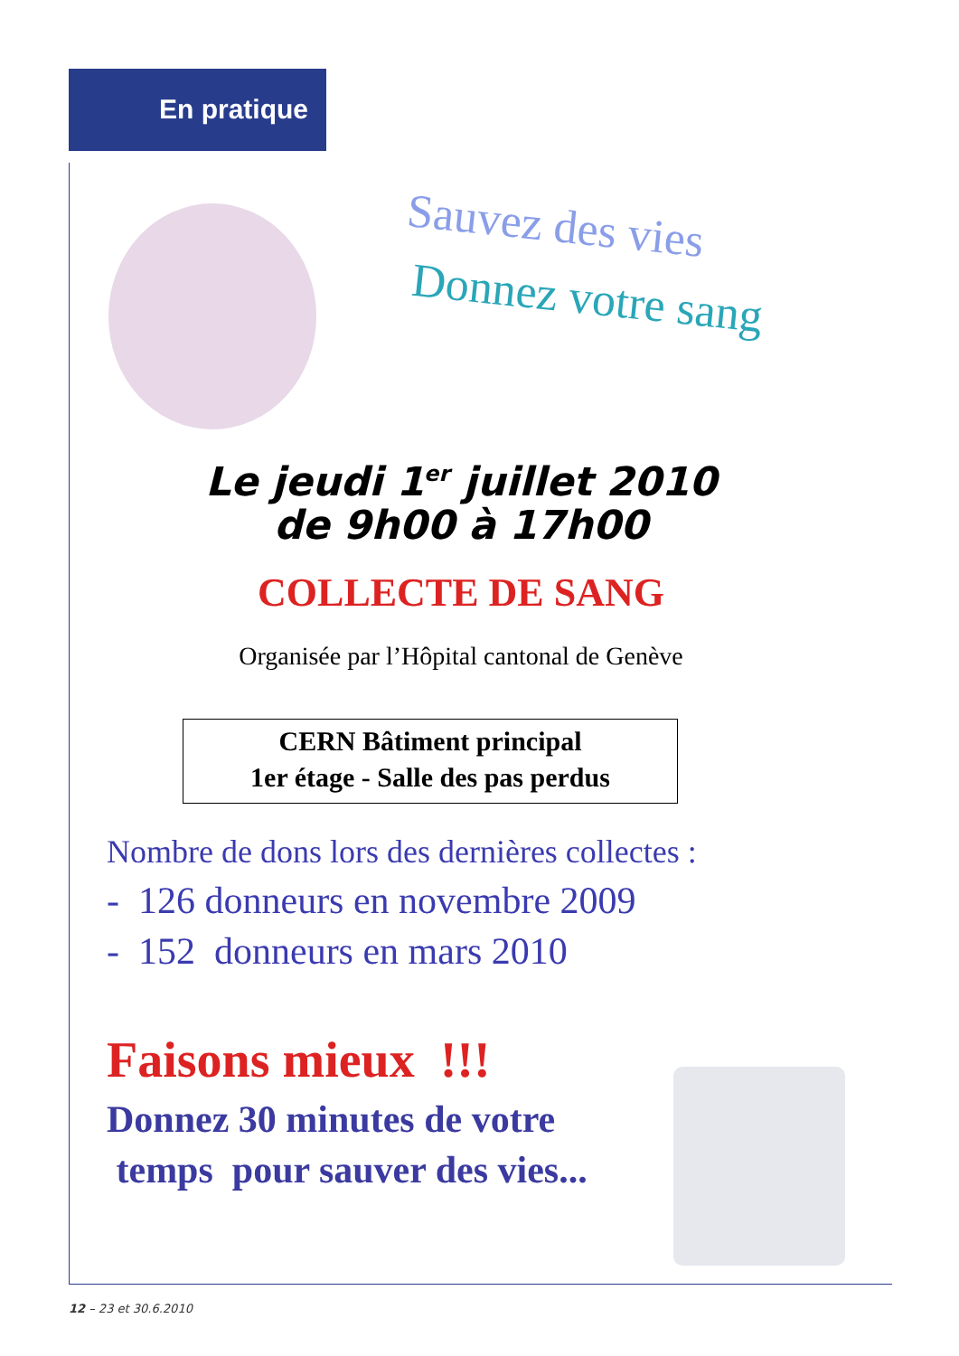En pratique
Sauvez des vies
Donnez votre sang
Le jeudi 1<sup>er</sup> juillet 2010
de 9h00 à 17h00
COLLECTE DE SANG
Organisée par l’Hôpital cantonal de Genève
CERN Bâtiment principal
1er étage - Salle des pas perdus
Nombre de dons lors des dernières collectes :
- 126 donneurs en novembre 2009
- 152 donneurs en mars 2010
Faisons mieux !!!
Donnez 30 minutes de votre
temps pour sauver des vies...
12 – 23 et 30.6.2010